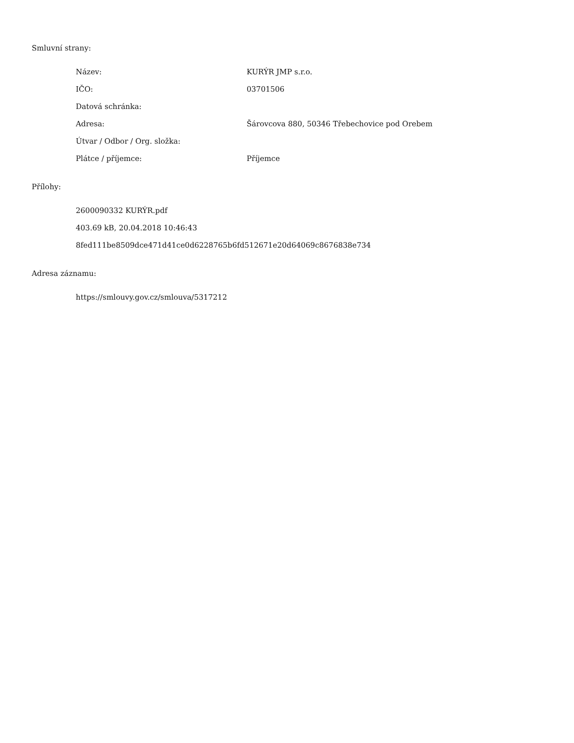Smluvní strany:
| Název: | KURÝR JMP s.r.o. |
| IČO: | 03701506 |
| Datová schránka: | |
| Adresa: | Šárovcova 880, 50346 Třebechovice pod Orebem |
| Útvar / Odbor / Org. složka: | |
| Plátce / příjemce: | Příjemce |
Přílohy:
2600090332 KURÝR.pdf
403.69 kB, 20.04.2018 10:46:43
8fed111be8509dce471d41ce0d6228765b6fd512671e20d64069c8676838e734
Adresa záznamu:
https://smlouvy.gov.cz/smlouva/5317212